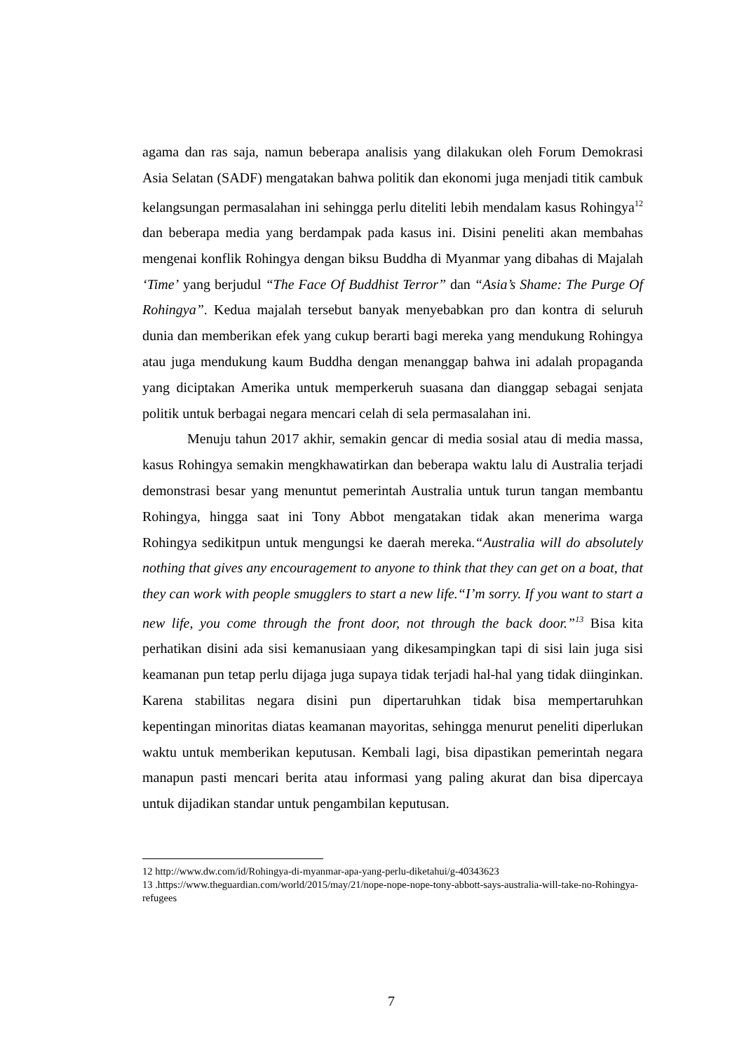agama dan ras saja, namun beberapa analisis yang dilakukan oleh Forum Demokrasi Asia Selatan (SADF) mengatakan bahwa politik dan ekonomi juga menjadi titik cambuk kelangsungan permasalahan ini sehingga perlu diteliti lebih mendalam kasus Rohingya<sup>12</sup> dan beberapa media yang berdampak pada kasus ini. Disini peneliti akan membahas mengenai konflik Rohingya dengan biksu Buddha di Myanmar yang dibahas di Majalah ‘Time’ yang berjudul “The Face Of Buddhist Terror” dan “Asia’s Shame: The Purge Of Rohingya”. Kedua majalah tersebut banyak menyebabkan pro dan kontra di seluruh dunia dan memberikan efek yang cukup berarti bagi mereka yang mendukung Rohingya atau juga mendukung kaum Buddha dengan menanggap bahwa ini adalah propaganda yang diciptakan Amerika untuk memperkeruh suasana dan dianggap sebagai senjata politik untuk berbagai negara mencari celah di sela permasalahan ini.
Menuju tahun 2017 akhir, semakin gencar di media sosial atau di media massa, kasus Rohingya semakin mengkhawatirkan dan beberapa waktu lalu di Australia terjadi demonstrasi besar yang menuntut pemerintah Australia untuk turun tangan membantu Rohingya, hingga saat ini Tony Abbot mengatakan tidak akan menerima warga Rohingya sedikitpun untuk mengungsi ke daerah mereka.“Australia will do absolutely nothing that gives any encouragement to anyone to think that they can get on a boat, that they can work with people smugglers to start a new life.“I’m sorry. If you want to start a new life, you come through the front door, not through the back door.”<sup>13</sup> Bisa kita perhatikan disini ada sisi kemanusiaan yang dikesampingkan tapi di sisi lain juga sisi keamanan pun tetap perlu dijaga juga supaya tidak terjadi hal-hal yang tidak diinginkan. Karena stabilitas negara disini pun dipertaruhkan tidak bisa mempertaruhkan kepentingan minoritas diatas keamanan mayoritas, sehingga menurut peneliti diperlukan waktu untuk memberikan keputusan. Kembali lagi, bisa dipastikan pemerintah negara manapun pasti mencari berita atau informasi yang paling akurat dan bisa dipercaya untuk dijadikan standar untuk pengambilan keputusan.
12 http://www.dw.com/id/Rohingya-di-myanmar-apa-yang-perlu-diketahui/g-40343623
13 .https://www.theguardian.com/world/2015/may/21/nope-nope-nope-tony-abbott-says-australia-will-take-no-Rohingya-refugees
7